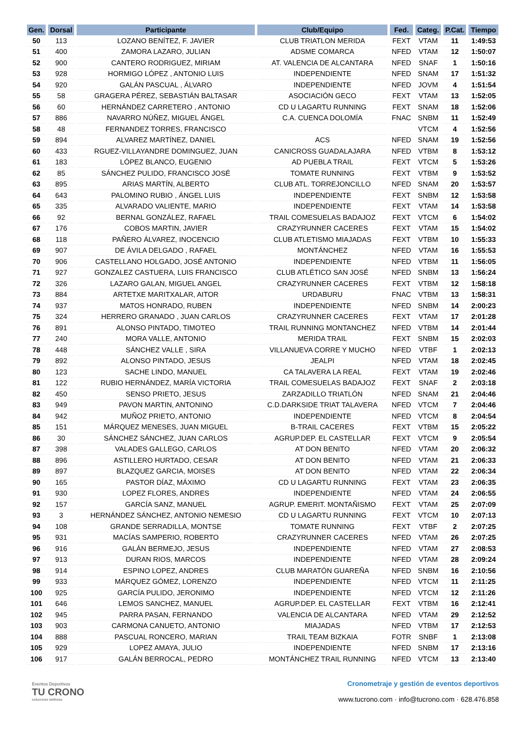| Gen. | Dorsal | Participante | Club/Equipo | Fed. | Categ. | P.Cat. | Tiempo |
| --- | --- | --- | --- | --- | --- | --- | --- |
| 50 | 113 | LOZANO BENÍTEZ, F. JAVIER | CLUB TRIATLON MERIDA | FEXT | VTAM | 11 | 1:49:53 |
| 51 | 400 | ZAMORA LAZARO, JULIAN | ADSME COMARCA | NFED | VTAM | 12 | 1:50:07 |
| 52 | 900 | CANTERO RODRIGUEZ, MIRIAM | AT. VALENCIA DE ALCANTARA | NFED | SNAF | 1 | 1:50:16 |
| 53 | 928 | HORMIGO LÓPEZ , ANTONIO LUIS | INDEPENDIENTE | NFED | SNAM | 17 | 1:51:32 |
| 54 | 920 | GALÁN PASCUAL , ÁLVARO | INDEPENDIENTE | NFED | JOVM | 4 | 1:51:54 |
| 55 | 58 | GRAGERA PÉREZ, SEBASTIÁN BALTASAR | ASOCIACIÓN GECO | FEXT | VTAM | 13 | 1:52:05 |
| 56 | 60 | HERNÁNDEZ CARRETERO , ANTONIO | CD U LAGARTU RUNNING | FEXT | SNAM | 18 | 1:52:06 |
| 57 | 886 | NAVARRO NÚÑEZ, MIGUEL ÁNGEL | C.A. CUENCA DOLOMÍA | FNAC | SNBM | 11 | 1:52:49 |
| 58 | 48 | FERNANDEZ TORRES, FRANCISCO | | | VTCM | 4 | 1:52:56 |
| 59 | 894 | ALVAREZ MARTÍNEZ, DANIEL | ACS | NFED | SNAM | 19 | 1:52:56 |
| 60 | 433 | RGUEZ-VILLAYANDRE DOMINGUEZ, JUAN | CANICROSS GUADALAJARA | NFED | VTBM | 8 | 1:53:12 |
| 61 | 183 | LÓPEZ BLANCO, EUGENIO | AD PUEBLA TRAIL | FEXT | VTCM | 5 | 1:53:26 |
| 62 | 85 | SÁNCHEZ PULIDO, FRANCISCO JOSÉ | TOMATE RUNNING | FEXT | VTBM | 9 | 1:53:52 |
| 63 | 895 | ARIAS MARTÍN, ALBERTO | CLUB ATL. TORREJONCILLO | NFED | SNAM | 20 | 1:53:57 |
| 64 | 643 | PALOMINO RUBIO , ÁNGEL LUIS | INDEPENDIENTE | FEXT | SNBM | 12 | 1:53:58 |
| 65 | 335 | ALVARADO VALIENTE, MARIO | INDEPENDIENTE | FEXT | VTAM | 14 | 1:53:58 |
| 66 | 92 | BERNAL GONZÁLEZ, RAFAEL | TRAIL COMESUELAS BADAJOZ | FEXT | VTCM | 6 | 1:54:02 |
| 67 | 176 | COBOS MARTIN, JAVIER | CRAZYRUNNER CACERES | FEXT | VTAM | 15 | 1:54:02 |
| 68 | 118 | PAÑERO ÁLVAREZ, INOCENCIO | CLUB ATLETISMO MIAJADAS | FEXT | VTBM | 10 | 1:55:33 |
| 69 | 907 | DE ÁVILA DELGADO , RAFAEL | MONTÁNCHEZ | NFED | VTAM | 16 | 1:55:53 |
| 70 | 906 | CASTELLANO HOLGADO, JOSÉ ANTONIO | INDEPENDIENTE | NFED | VTBM | 11 | 1:56:05 |
| 71 | 927 | GONZALEZ CASTUERA, LUIS FRANCISCO | CLUB ATLÉTICO SAN JOSÉ | NFED | SNBM | 13 | 1:56:24 |
| 72 | 326 | LAZARO GALAN, MIGUEL ANGEL | CRAZYRUNNER CACERES | FEXT | VTBM | 12 | 1:58:18 |
| 73 | 884 | ARTETXE MARITXALAR, AITOR | URDABURU | FNAC | VTBM | 13 | 1:58:31 |
| 74 | 937 | MATOS HONRADO, RUBEN | INDEPENDIENTE | NFED | SNBM | 14 | 2:00:23 |
| 75 | 324 | HERRERO GRANADO , JUAN CARLOS | CRAZYRUNNER CACERES | FEXT | VTAM | 17 | 2:01:28 |
| 76 | 891 | ALONSO PINTADO, TIMOTEO | TRAIL RUNNING MONTANCHEZ | NFED | VTBM | 14 | 2:01:44 |
| 77 | 240 | MORA VALLE, ANTONIO | MERIDA TRAIL | FEXT | SNBM | 15 | 2:02:03 |
| 78 | 448 | SÁNCHEZ VALLE , SIRA | VILLANUEVA CORRE Y MUCHO | NFED | VTBF | 1 | 2:02:13 |
| 79 | 892 | ALONSO PINTADO, JESUS | JEALPI | NFED | VTAM | 18 | 2:02:45 |
| 80 | 123 | SACHE LINDO, MANUEL | CA TALAVERA LA REAL | FEXT | VTAM | 19 | 2:02:46 |
| 81 | 122 | RUBIO HERNÁNDEZ, MARÍA VICTORIA | TRAIL COMESUELAS BADAJOZ | FEXT | SNAF | 2 | 2:03:18 |
| 82 | 450 | SENSO PRIETO, JESUS | ZARZADILLO TRIATLÓN | NFED | SNAM | 21 | 2:04:46 |
| 83 | 949 | PAVON MARTIN, ANTONINO | C.D.DARKSIDE TRIAT TALAVERA | NFED | VTCM | 7 | 2:04:46 |
| 84 | 942 | MUÑOZ PRIETO, ANTONIO | INDEPENDIENTE | NFED | VTCM | 8 | 2:04:54 |
| 85 | 151 | MÁRQUEZ MENESES, JUAN MIGUEL | B-TRAIL CACERES | FEXT | VTBM | 15 | 2:05:22 |
| 86 | 30 | SÁNCHEZ SÁNCHEZ, JUAN CARLOS | AGRUP.DEP. EL CASTELLAR | FEXT | VTCM | 9 | 2:05:54 |
| 87 | 398 | VALADES GALLEGO, CARLOS | AT DON BENITO | NFED | VTAM | 20 | 2:06:32 |
| 88 | 896 | ASTILLERO HURTADO, CESAR | AT DON BENITO | NFED | VTAM | 21 | 2:06:33 |
| 89 | 897 | BLAZQUEZ GARCIA, MOISES | AT DON BENITO | NFED | VTAM | 22 | 2:06:34 |
| 90 | 165 | PASTOR DÍAZ, MÁXIMO | CD U LAGARTU RUNNING | FEXT | VTAM | 23 | 2:06:35 |
| 91 | 930 | LOPEZ FLORES, ANDRES | INDEPENDIENTE | NFED | VTAM | 24 | 2:06:55 |
| 92 | 157 | GARCÍA SANZ, MANUEL | AGRUP. EMERIT. MONTAÑISMO | FEXT | VTAM | 25 | 2:07:09 |
| 93 | 3 | HERNÁNDEZ SÁNCHEZ, ANTONIO NEMESIO | CD U LAGARTU RUNNING | FEXT | VTCM | 10 | 2:07:13 |
| 94 | 108 | GRANDE SERRADILLA, MONTSE | TOMATE RUNNING | FEXT | VTBF | 2 | 2:07:25 |
| 95 | 931 | MACÍAS SAMPERIO, ROBERTO | CRAZYRUNNER CACERES | NFED | VTAM | 26 | 2:07:25 |
| 96 | 916 | GALÁN BERMEJO, JESUS | INDEPENDIENTE | NFED | VTAM | 27 | 2:08:53 |
| 97 | 913 | DURAN RIOS, MARCOS | INDEPENDIENTE | NFED | VTAM | 28 | 2:09:24 |
| 98 | 914 | ESPINO LOPEZ, ANDRES | CLUB MARATÓN GUAREÑA | NFED | SNBM | 16 | 2:10:56 |
| 99 | 933 | MÁRQUEZ GÓMEZ, LORENZO | INDEPENDIENTE | NFED | VTCM | 11 | 2:11:25 |
| 100 | 925 | GARCÍA PULIDO, JERONIMO | INDEPENDIENTE | NFED | VTCM | 12 | 2:11:26 |
| 101 | 646 | LEMOS SANCHEZ, MANUEL | AGRUP.DEP. EL CASTELLAR | FEXT | VTBM | 16 | 2:12:41 |
| 102 | 945 | PARRA PASAN, FERNANDO | VALENCIA DE ALCANTARA | NFED | VTAM | 29 | 2:12:52 |
| 103 | 903 | CARMONA CANUETO, ANTONIO | MIAJADAS | NFED | VTBM | 17 | 2:12:53 |
| 104 | 888 | PASCUAL RONCERO, MARIAN | TRAIL TEAM BIZKAIA | FOTR | SNBF | 1 | 2:13:08 |
| 105 | 929 | LOPEZ AMAYA, JULIO | INDEPENDIENTE | NFED | SNBM | 17 | 2:13:16 |
| 106 | 917 | GALÁN BERROCAL, PEDRO | MONTÁNCHEZ TRAIL RUNNING | NFED | VTCM | 13 | 2:13:40 |
Eventos Deportivos
TU CRONO
soluciones wellness
Cronometraje y gestión de eventos deportivos
www.tucrono.com · info@tucrono.com · 628.476.858